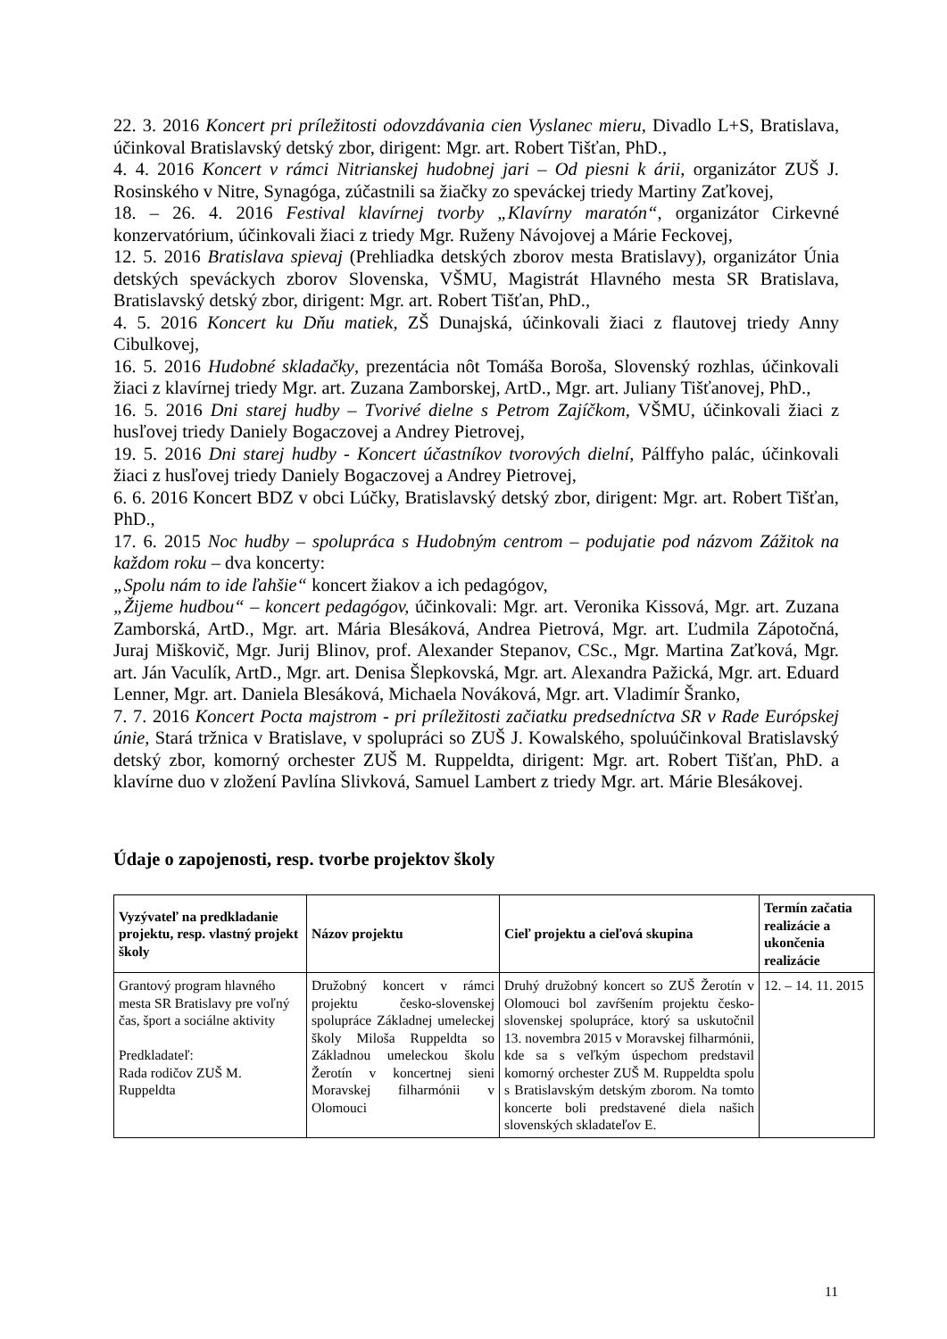22. 3. 2016 Koncert pri príležitosti odovzdávania cien Vyslanec mieru, Divadlo L+S, Bratislava, účinkoval Bratislavský detský zbor, dirigent: Mgr. art. Robert Tišťan, PhD.,
4. 4. 2016 Koncert v rámci Nitrianskej hudobnej jari – Od piesni k árii, organizátor ZUŠ J. Rosinského v Nitre, Synagóga, zúčastnili sa žiačky zo speváckej triedy Martiny Zaťkovej,
18. – 26. 4. 2016 Festival klavírnej tvorby „Klavírny maratón“, organizátor Cirkevné konzervatórium, účinkovali žiaci z triedy Mgr. Ruženy Návojovej a Márie Feckovej,
12. 5. 2016 Bratislava spievaj (Prehliadka detských zborov mesta Bratislavy), organizátor Únia detských speváckych zborov Slovenska, VŠMU, Magistrát Hlavného mesta SR Bratislava, Bratislavský detský zbor, dirigent: Mgr. art. Robert Tišťan, PhD.,
4. 5. 2016 Koncert ku Dňu matiek, ZŠ Dunajská, účinkovali žiaci z flautovej triedy Anny Cibulkovej,
16. 5. 2016 Hudobné skladačky, prezentácia nôt Tomáša Boroša, Slovenský rozhlas, účinkovali žiaci z klavírnej triedy Mgr. art. Zuzana Zamborskej, ArtD., Mgr. art. Juliany Tišťanovej, PhD.,
16. 5. 2016 Dni starej hudby – Tvorivé dielne s Petrom Zajíčkom, VŠMU, účinkovali žiaci z husľovej triedy Daniely Bogaczovej a Andrey Pietrovej,
19. 5. 2016 Dni starej hudby - Koncert účastníkov tvorových dielní, Pálffyho palác, účinkovali žiaci z husľovej triedy Daniely Bogaczovej a Andrey Pietrovej,
6. 6. 2016 Koncert BDZ v obci Lúčky, Bratislavský detský zbor, dirigent: Mgr. art. Robert Tišťan, PhD.,
17. 6. 2015 Noc hudby – spolupráca s Hudobným centrom – podujatie pod názvom Zážitok na každom roku – dva koncerty:
„Spolu nám to ide ľahšie“ koncert žiakov a ich pedagógov,
„Žijeme hudbou“ – koncert pedagógov, účinkovali: Mgr. art. Veronika Kissová, Mgr. art. Zuzana Zamborská, ArtD., Mgr. art. Mária Blesáková, Andrea Pietrová, Mgr. art. Ľudmila Zápotočná, Juraj Miškovič, Mgr. Jurij Blinov, prof. Alexander Stepanov, CSc., Mgr. Martina Zaťková, Mgr. art. Ján Vaculík, ArtD., Mgr. art. Denisa Šlepkovská, Mgr. art. Alexandra Pažická, Mgr. art. Eduard Lenner, Mgr. art. Daniela Blesáková, Michaela Nováková, Mgr. art. Vladimír Šranko,
7. 7. 2016 Koncert Pocta majstrom - pri príležitosti začiatku predsedníctva SR v Rade Európskej únie, Stará tržnica v Bratislave, v spolupráci so ZUŠ J. Kowalského, spoluúčinkoval Bratislavský detský zbor, komorný orchester ZUŠ M. Ruppeldta, dirigent: Mgr. art. Robert Tišťan, PhD. a klavírne duo v zložení Pavlína Slivková, Samuel Lambert z triedy Mgr. art. Márie Blesákovej.
Údaje o zapojenosti, resp. tvorbe projektov školy
| Vyzývateľ na predkladanie projektu, resp. vlastný projekt školy | Názov projektu | Cieľ projektu a cieľová skupina | Termín začatia realizácie a ukončenia realizácie |
| --- | --- | --- | --- |
| Grantový program hlavného mesta SR Bratislavy pre voľný čas, šport a sociálne aktivity Predkladateľ: Rada rodičov ZUŠ M. Ruppeldta | Družobný koncert v rámci projektu česko-slovenskej spolupráce Základnej umeleckej školy Miloša Ruppeldta so Základnou umeleckou školu Žerotín v koncertnej sieni Moravskej filharmónii v Olomouci | Druhý družobný koncert so ZUŠ Žerotín v Olomouci bol zavŕšením projektu česko-slovenskej spolupráce, ktorý sa uskutočnil 13. novembra 2015 v Moravskej filharmónii, kde sa s veľkým úspechom predstavil komorný orchester ZUŠ M. Ruppeldta spolu s Bratislavským detským zborom. Na tomto koncerte boli predstavené diela našich slovenských skladateľov E. | 12. – 14. 11. 2015 |
11